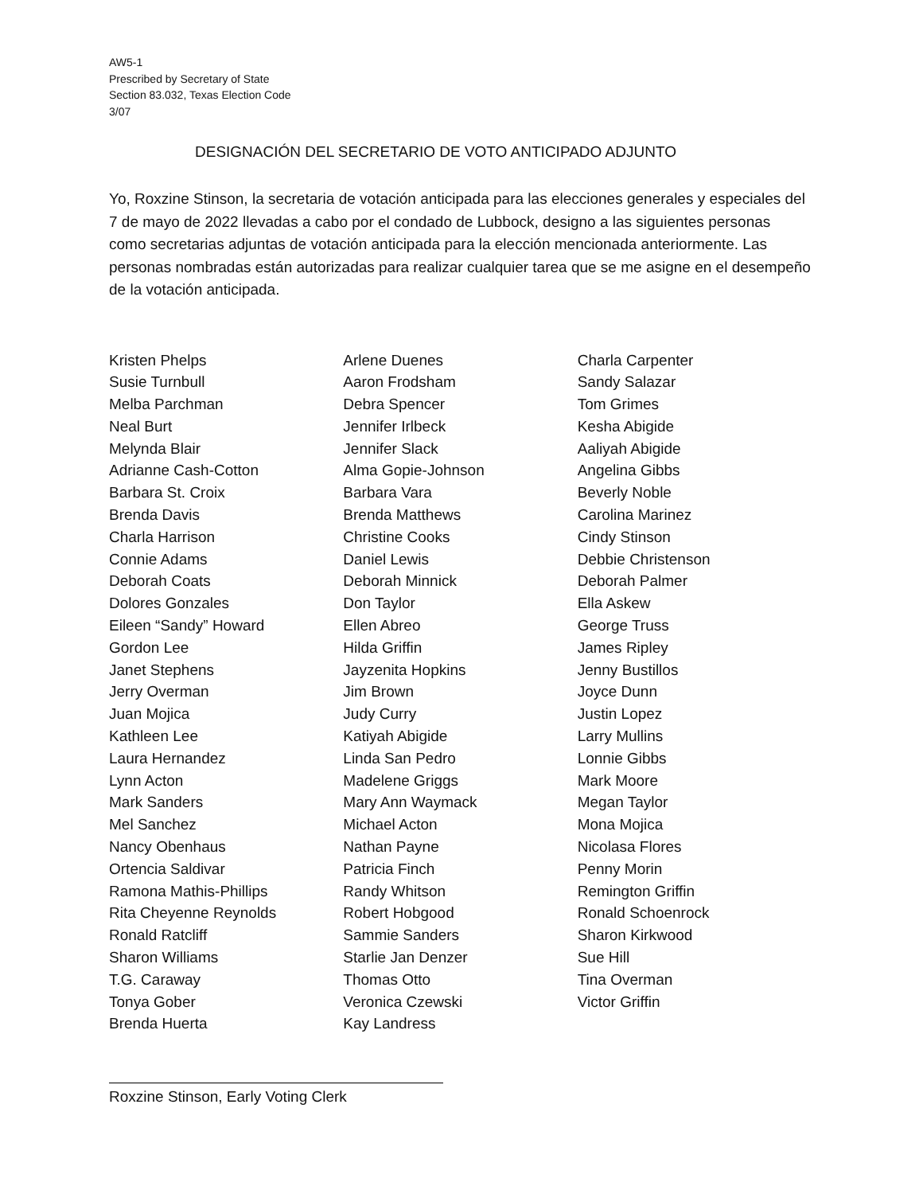AW5-1
Prescribed by Secretary of State
Section 83.032, Texas Election Code
3/07
DESIGNACIÓN DEL SECRETARIO DE VOTO ANTICIPADO ADJUNTO
Yo, Roxzine Stinson, la secretaria de votación anticipada para las elecciones generales y especiales del 7 de mayo de 2022 llevadas a cabo por el condado de Lubbock, designo a las siguientes personas como secretarias adjuntas de votación anticipada para la elección mencionada anteriormente. Las personas nombradas están autorizadas para realizar cualquier tarea que se me asigne en el desempeño de la votación anticipada.
Kristen Phelps
Susie Turnbull
Melba Parchman
Neal Burt
Melynda Blair
Adrianne Cash-Cotton
Barbara St. Croix
Brenda Davis
Charla Harrison
Connie Adams
Deborah Coats
Dolores Gonzales
Eileen “Sandy” Howard
Gordon Lee
Janet Stephens
Jerry Overman
Juan Mojica
Kathleen Lee
Laura Hernandez
Lynn Acton
Mark Sanders
Mel Sanchez
Nancy Obenhaus
Ortencia Saldivar
Ramona Mathis-Phillips
Rita Cheyenne Reynolds
Ronald Ratcliff
Sharon Williams
T.G. Caraway
Tonya Gober
Brenda Huerta
Arlene Duenes
Aaron Frodsham
Debra Spencer
Jennifer Irlbeck
Jennifer Slack
Alma Gopie-Johnson
Barbara Vara
Brenda Matthews
Christine Cooks
Daniel Lewis
Deborah Minnick
Don Taylor
Ellen Abreo
Hilda Griffin
Jayzenita Hopkins
Jim Brown
Judy Curry
Katiyah Abigide
Linda San Pedro
Madelene Griggs
Mary Ann Waymack
Michael Acton
Nathan Payne
Patricia Finch
Randy Whitson
Robert Hobgood
Sammie Sanders
Starlie Jan Denzer
Thomas Otto
Veronica Czewski
Kay Landress
Charla Carpenter
Sandy Salazar
Tom Grimes
Kesha Abigide
Aaliyah Abigide
Angelina Gibbs
Beverly Noble
Carolina Marinez
Cindy Stinson
Debbie Christenson
Deborah Palmer
Ella Askew
George Truss
James Ripley
Jenny Bustillos
Joyce Dunn
Justin Lopez
Larry Mullins
Lonnie Gibbs
Mark Moore
Megan Taylor
Mona Mojica
Nicolasa Flores
Penny Morin
Remington Griffin
Ronald Schoenrock
Sharon Kirkwood
Sue Hill
Tina Overman
Victor Griffin
Roxzine Stinson, Early Voting Clerk